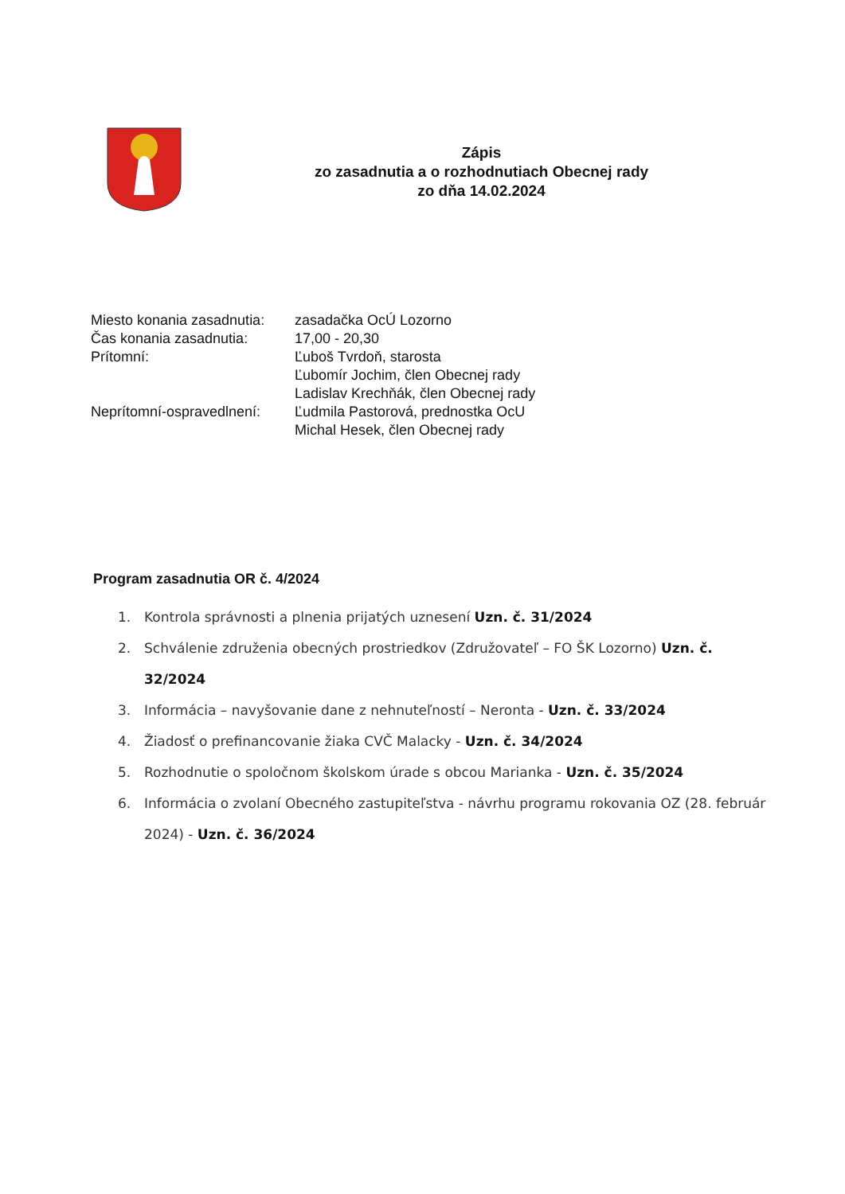Zápis
zo zasadnutia a o rozhodnutiach Obecnej rady
zo dňa 14.02.2024
| Miesto konania zasadnutia: | zasadačka OcÚ Lozorno |
| Čas konania zasadnutia: | 17,00 - 20,30 |
| Prítomní: | Ľuboš Tvrdoň, starosta Ľubomír Jochim, člen Obecnej rady Ladislav Krechňák, člen Obecnej rady |
| Neprítomní-ospravedlnení: | Ľudmila Pastorová, prednostka OcU Michal Hesek, člen Obecnej rady |
Program zasadnutia OR č. 4/2024
1. Kontrola správnosti a plnenia prijatých uznesení Uzn. č. 31/2024
2. Schválenie združenia obecných prostriedkov (Združovateľ – FO ŠK Lozorno) Uzn. č. 32/2024
3. Informácia – navyšovanie dane z nehnuteľností – Neronta - Uzn. č. 33/2024
4. Žiadosť o prefinancovanie žiaka CVČ Malacky - Uzn. č. 34/2024
5. Rozhodnutie o spoločnom školskom úrade s obcou Marianka - Uzn. č. 35/2024
6. Informácia o zvolaní Obecného zastupiteľstva - návrhu programu rokovania OZ (28. február 2024) - Uzn. č. 36/2024